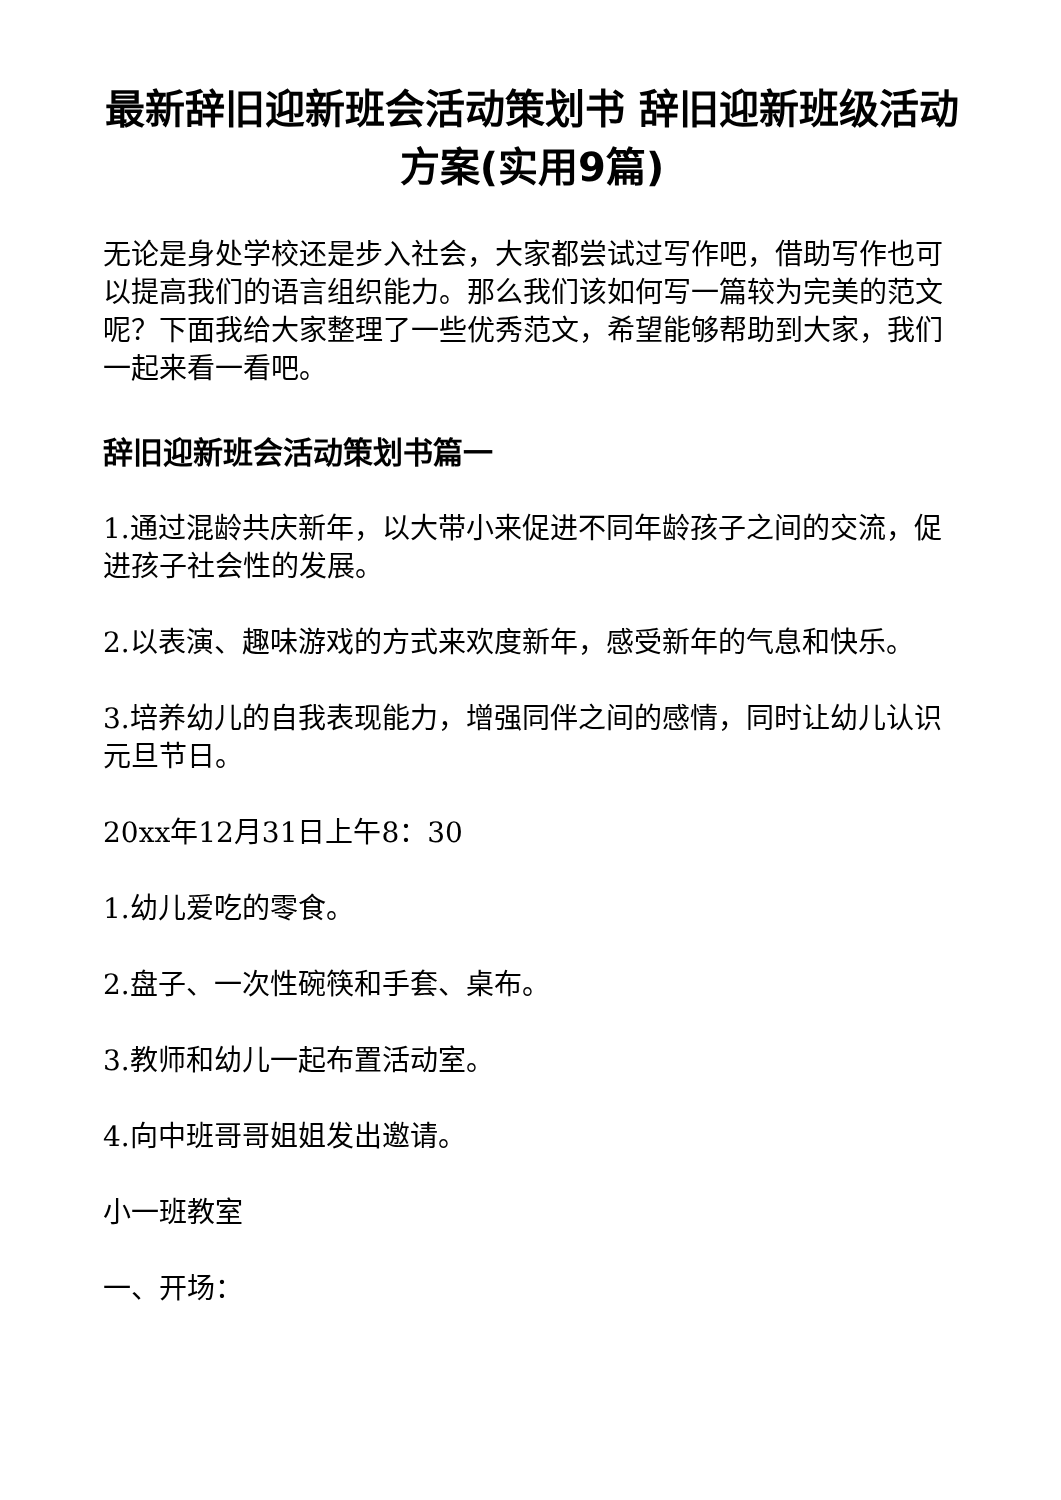最新辞旧迎新班会活动策划书 辞旧迎新班级活动方案(实用9篇)
无论是身处学校还是步入社会，大家都尝试过写作吧，借助写作也可以提高我们的语言组织能力。那么我们该如何写一篇较为完美的范文呢？下面我给大家整理了一些优秀范文，希望能够帮助到大家，我们一起来看一看吧。
辞旧迎新班会活动策划书篇一
1.通过混龄共庆新年，以大带小来促进不同年龄孩子之间的交流，促进孩子社会性的发展。
2.以表演、趣味游戏的方式来欢度新年，感受新年的气息和快乐。
3.培养幼儿的自我表现能力，增强同伴之间的感情，同时让幼儿认识元旦节日。
20xx年12月31日上午8：30
1.幼儿爱吃的零食。
2.盘子、一次性碗筷和手套、桌布。
3.教师和幼儿一起布置活动室。
4.向中班哥哥姐姐发出邀请。
小一班教室
一、开场：